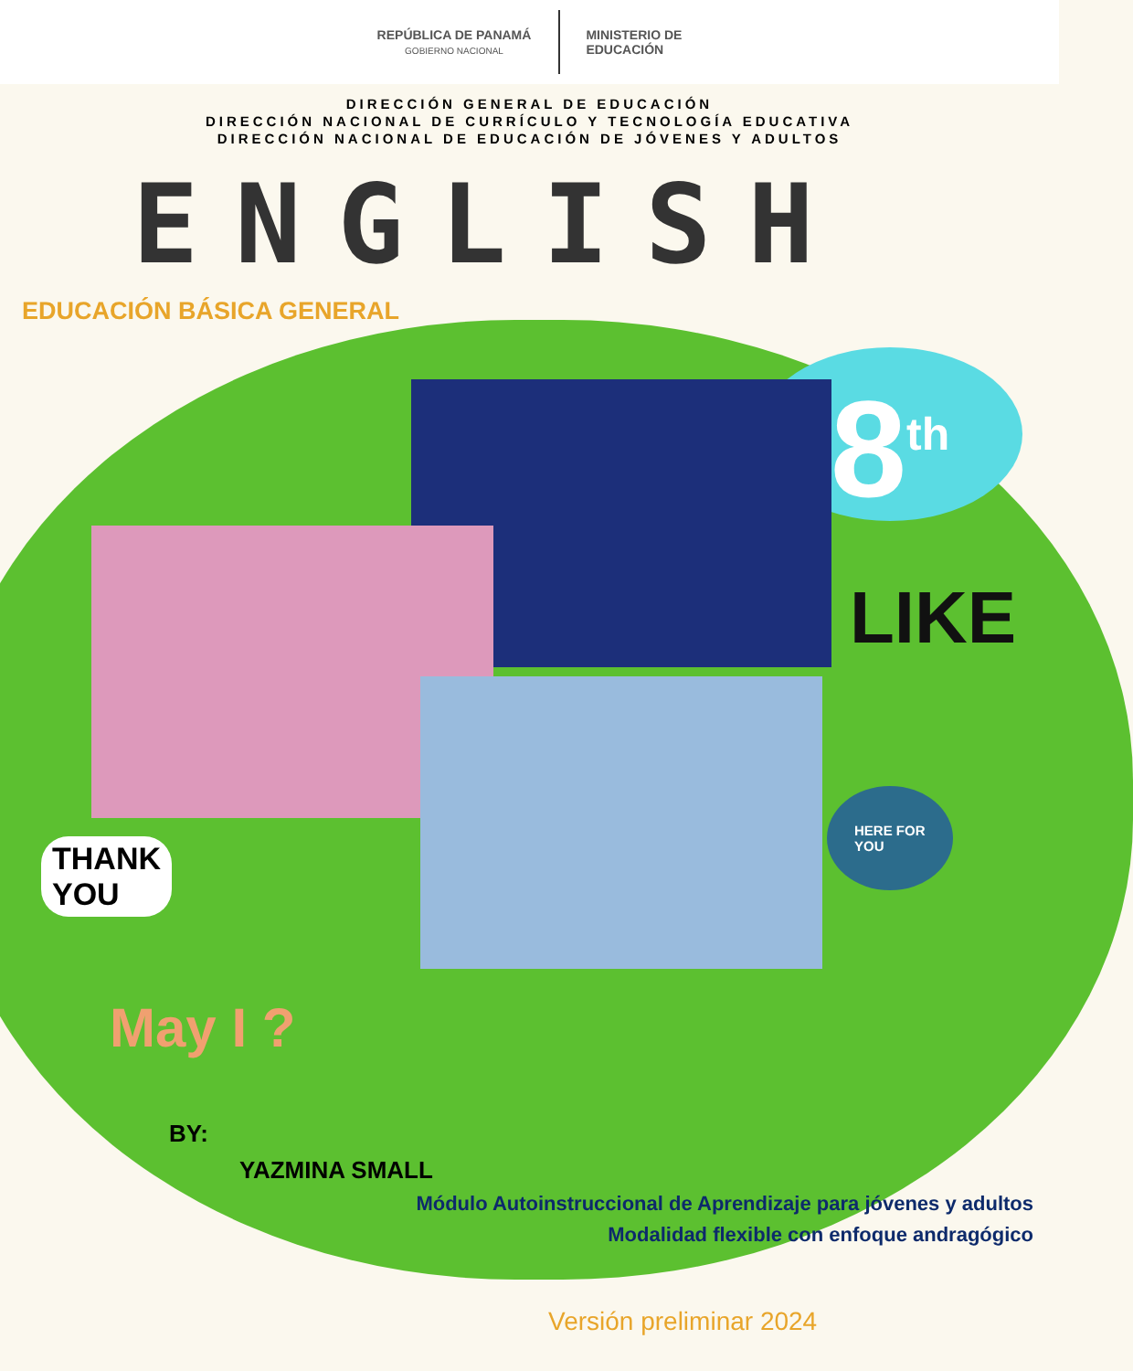REPÚBLICA DE PANAMÁ
GOBIERNO NACIONAL
MINISTERIO DE
EDUCACIÓN
DIRECCIÓN GENERAL DE EDUCACIÓN
DIRECCIÓN NACIONAL DE CURRÍCULO Y TECNOLOGÍA EDUCATIVA
DIRECCIÓN NACIONAL DE EDUCACIÓN DE JÓVENES Y ADULTOS
ENGLISH
EDUCACIÓN BÁSICA GENERAL
8<sup>th</sup>
LIKE
THANK
YOU
HERE FOR
YOU
May I ?
BY:
YAZMINA SMALL
Módulo Autoinstruccional de Aprendizaje para jóvenes y adultos
Modalidad flexible con enfoque andragógico
Versión preliminar 2024